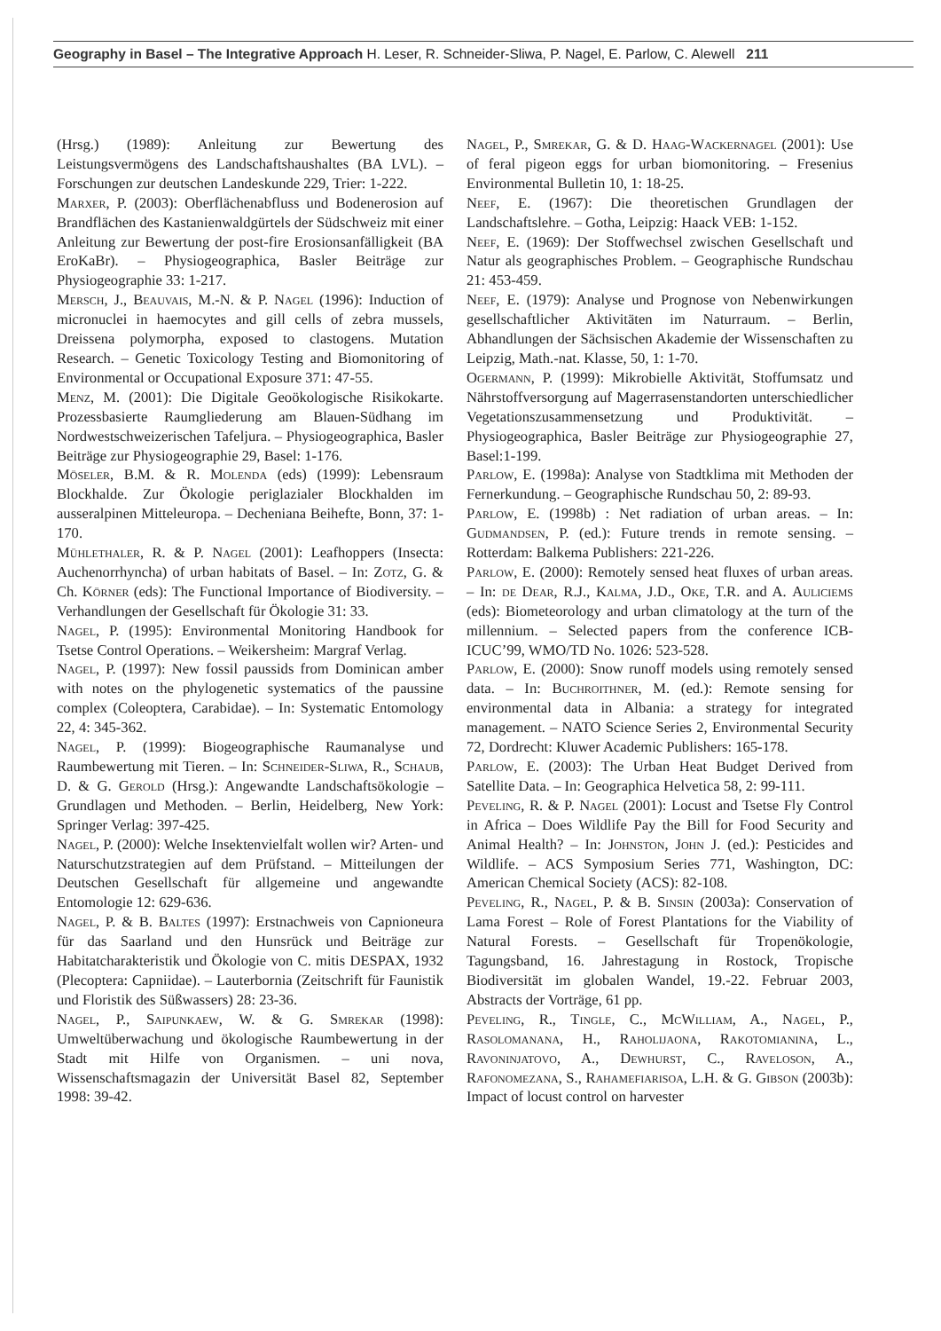Geography in Basel – The Integrative Approach H. Leser, R. Schneider-Sliwa, P. Nagel, E. Parlow, C. Alewell 211
(Hrsg.) (1989): Anleitung zur Bewertung des Leistungsvermögens des Landschaftshaushaltes (BA LVL). – Forschungen zur deutschen Landeskunde 229, Trier: 1-222.
Marxer, P. (2003): Oberflächenabfluss und Bodenerosion auf Brandflächen des Kastanienwaldgürtels der Südschweiz mit einer Anleitung zur Bewertung der post-fire Erosionsanfälligkeit (BA EroKaBr). – Physiogeographica, Basler Beiträge zur Physiogeographie 33: 1-217.
Mersch, J., Beauvais, M.-N. & P. Nagel (1996): Induction of micronuclei in haemocytes and gill cells of zebra mussels, Dreissena polymorpha, exposed to clastogens. Mutation Research. – Genetic Toxicology Testing and Biomonitoring of Environmental or Occupational Exposure 371: 47-55.
Menz, M. (2001): Die Digitale Geoökologische Risikokarte. Prozessbasierte Raumgliederung am Blauen-Südhang im Nordwestschweizerischen Tafeljura. – Physiogeographica, Basler Beiträge zur Physiogeographie 29, Basel: 1-176.
Möseler, B.M. & R. Molenda (eds) (1999): Lebensraum Blockhalde. Zur Ökologie periglazialer Blockhalden im ausseralpinen Mitteleuropa. – Decheniana Beihefte, Bonn, 37: 1-170.
Mühlethaler, R. & P. Nagel (2001): Leafhoppers (Insecta: Auchenorrhyncha) of urban habitats of Basel. – In: Zotz, G. & Ch. Körner (eds): The Functional Importance of Biodiversity. – Verhandlungen der Gesellschaft für Ökologie 31: 33.
Nagel, P. (1995): Environmental Monitoring Handbook for Tsetse Control Operations. – Weikersheim: Margraf Verlag.
Nagel, P. (1997): New fossil paussids from Dominican amber with notes on the phylogenetic systematics of the paussine complex (Coleoptera, Carabidae). – In: Systematic Entomology 22, 4: 345-362.
Nagel, P. (1999): Biogeographische Raumanalyse und Raumbewertung mit Tieren. – In: Schneider-Sliwa, R., Schaub, D. & G. Gerold (Hrsg.): Angewandte Landschaftsökologie – Grundlagen und Methoden. – Berlin, Heidelberg, New York: Springer Verlag: 397-425.
Nagel, P. (2000): Welche Insektenvielfalt wollen wir? Arten- und Naturschutzstrategien auf dem Prüfstand. – Mitteilungen der Deutschen Gesellschaft für allgemeine und angewandte Entomologie 12: 629-636.
Nagel, P. & B. Baltes (1997): Erstnachweis von Capnioneura für das Saarland und den Hunsrück und Beiträge zur Habitatcharakteristik und Ökologie von C. mitis DESPAX, 1932 (Plecoptera: Capniidae). – Lauterbornia (Zeitschrift für Faunistik und Floristik des Süßwassers) 28: 23-36.
Nagel, P., Saipunkaew, W. & G. Smrekar (1998): Umweltüberwachung und ökologische Raumbewertung in der Stadt mit Hilfe von Organismen. – uni nova, Wissenschaftsmagazin der Universität Basel 82, September 1998: 39-42.
Nagel, P., Smrekar, G. & D. Haag-Wackernagel (2001): Use of feral pigeon eggs for urban biomonitoring. – Fresenius Environmental Bulletin 10, 1: 18-25.
Neef, E. (1967): Die theoretischen Grundlagen der Landschaftslehre. – Gotha, Leipzig: Haack VEB: 1-152.
Neef, E. (1969): Der Stoffwechsel zwischen Gesellschaft und Natur als geographisches Problem. – Geographische Rundschau 21: 453-459.
Neef, E. (1979): Analyse und Prognose von Nebenwirkungen gesellschaftlicher Aktivitäten im Naturraum. – Berlin, Abhandlungen der Sächsischen Akademie der Wissenschaften zu Leipzig, Math.-nat. Klasse, 50, 1: 1-70.
Ogermann, P. (1999): Mikrobielle Aktivität, Stoffumsatz und Nährstoffversorgung auf Magerrasenstandorten unterschiedlicher Vegetationszusammensetzung und Produktivität. – Physiogeographica, Basler Beiträge zur Physiogeographie 27, Basel:1-199.
Parlow, E. (1998a): Analyse von Stadtklima mit Methoden der Fernerkundung. – Geographische Rundschau 50, 2: 89-93.
Parlow, E. (1998b) : Net radiation of urban areas. – In: Gudmandsen, P. (ed.): Future trends in remote sensing. – Rotterdam: Balkema Publishers: 221-226.
Parlow, E. (2000): Remotely sensed heat fluxes of urban areas. – In: de Dear, R.J., Kalma, J.D., Oke, T.R. and A. Auliciems (eds): Biometeorology and urban climatology at the turn of the millennium. – Selected papers from the conference ICB-ICUC’99, WMO/TD No. 1026: 523-528.
Parlow, E. (2000): Snow runoff models using remotely sensed data. – In: Buchroithner, M. (ed.): Remote sensing for environmental data in Albania: a strategy for integrated management. – NATO Science Series 2, Environmental Security 72, Dordrecht: Kluwer Academic Publishers: 165-178.
Parlow, E. (2003): The Urban Heat Budget Derived from Satellite Data. – In: Geographica Helvetica 58, 2: 99-111.
Peveling, R. & P. Nagel (2001): Locust and Tsetse Fly Control in Africa – Does Wildlife Pay the Bill for Food Security and Animal Health? – In: Johnston, John J. (ed.): Pesticides and Wildlife. – ACS Symposium Series 771, Washington, DC: American Chemical Society (ACS): 82-108.
Peveling, R., Nagel, P. & B. Sinsin (2003a): Conservation of Lama Forest – Role of Forest Plantations for the Viability of Natural Forests. – Gesellschaft für Tropenökologie, Tagungsband, 16. Jahrestagung in Rostock, Tropische Biodiversität im globalen Wandel, 19.-22. Februar 2003, Abstracts der Vorträge, 61 pp.
Peveling, R., Tingle, C., McWilliam, A., Nagel, P., Rasolomanana, H., Raholijaona, Rakotomianina, L., Ravoninjatovo, A., Dewhurst, C., Raveloson, A., Rafonomezana, S., Rahamefiarisoa, L.H. & G. Gibson (2003b): Impact of locust control on harvester